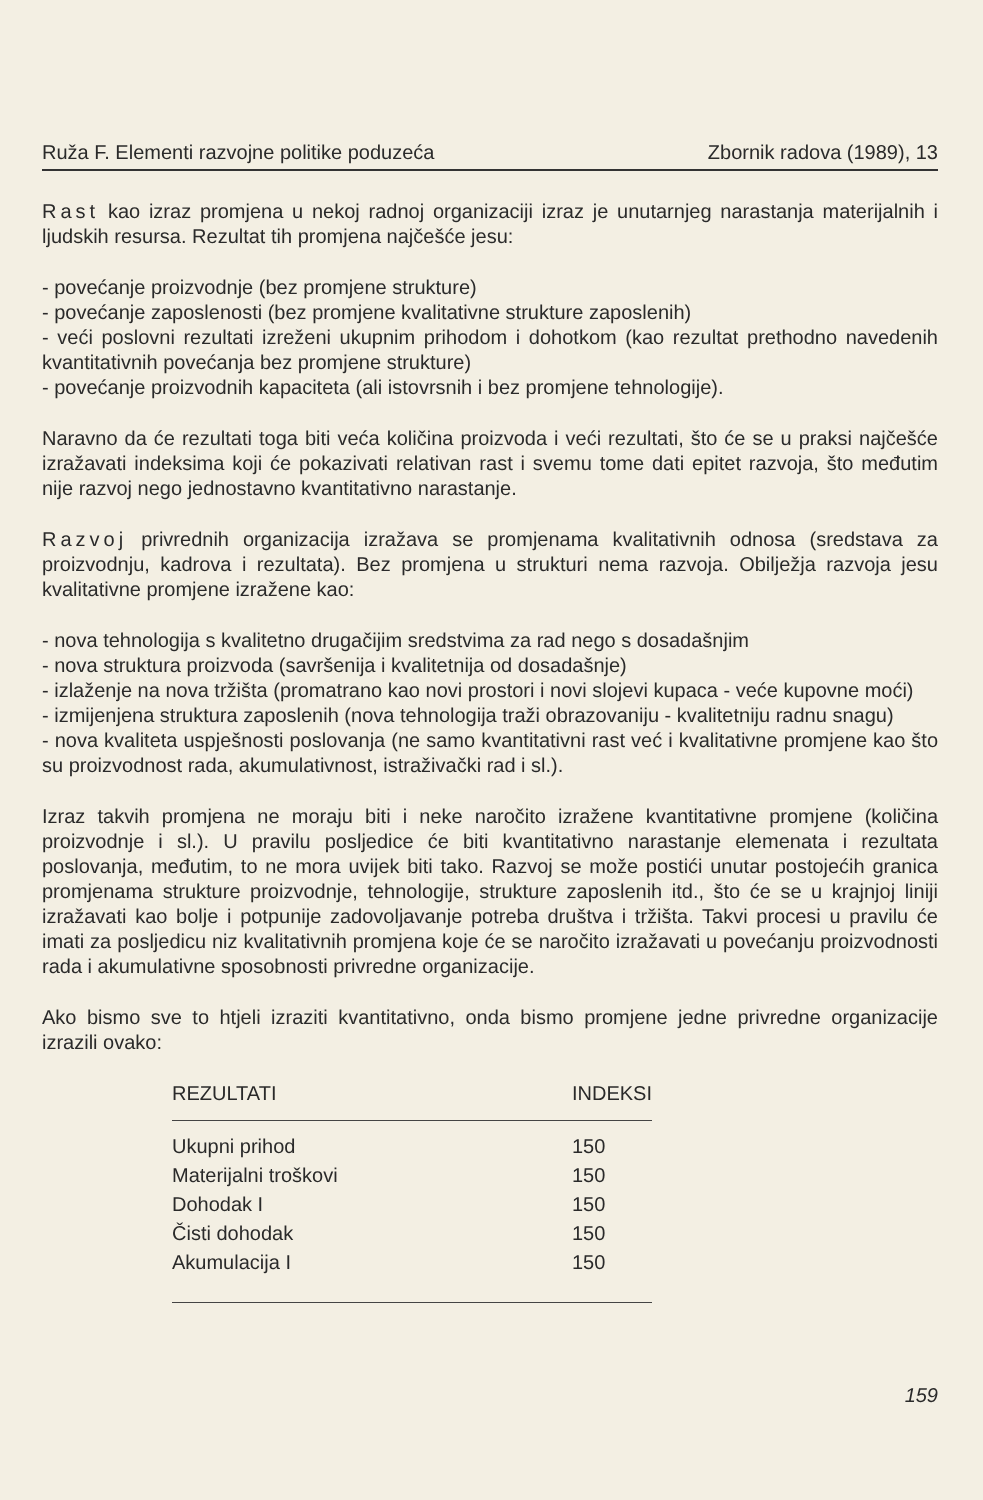Ruža F. Elementi razvojne politike poduzeća Zbornik radova (1989), 13
Rast kao izraz promjena u nekoj radnoj organizaciji izraz je unutarnjeg narastanja materijalnih i ljudskih resursa. Rezultat tih promjena najčešće jesu:
- povećanje proizvodnje (bez promjene strukture)
- povećanje zaposlenosti (bez promjene kvalitativne strukture zaposlenih)
- veći poslovni rezultati izreženi ukupnim prihodom i dohotkom (kao rezultat prethodno navedenih kvantitativnih povećanja bez promjene strukture)
- povećanje proizvodnih kapaciteta (ali istovrsnih i bez promjene tehnologije).
Naravno da će rezultati toga biti veća količina proizvoda i veći rezultati, što će se u praksi najčešće izražavati indeksima koji će pokazivati relativan rast i svemu tome dati epitet razvoja, što međutim nije razvoj nego jednostavno kvantitativno narastanje.
Razvoj privrednih organizacija izražava se promjenama kvalitativnih odnosa (sredstava za proizvodnju, kadrova i rezultata). Bez promjena u strukturi nema razvoja. Obilježja razvoja jesu kvalitativne promjene izražene kao:
- nova tehnologija s kvalitetno drugačijim sredstvima za rad nego s dosadašnjim
- nova struktura proizvoda (savršenija i kvalitetnija od dosadašnje)
- izlaženje na nova tržišta (promatrano kao novi prostori i novi slojevi kupaca - veće kupovne moći)
- izmijenjena struktura zaposlenih (nova tehnologija traži obrazovaniju - kvalitetniju radnu snagu)
- nova kvaliteta uspješnosti poslovanja (ne samo kvantitativni rast već i kvalitativne promjene kao što su proizvodnost rada, akumulativnost, istraživački rad i sl.).
Izraz takvih promjena ne moraju biti i neke naročito izražene kvantitativne promjene (količina proizvodnje i sl.). U pravilu posljedice će biti kvantitativno narastanje elemenata i rezultata poslovanja, međutim, to ne mora uvijek biti tako. Razvoj se može postići unutar postojećih granica promjenama strukture proizvodnje, tehnologije, strukture zaposlenih itd., što će se u krajnjoj liniji izražavati kao bolje i potpunije zadovoljavanje potreba društva i tržišta. Takvi procesi u pravilu će imati za posljedicu niz kvalitativnih promjena koje će se naročito izražavati u povećanju proizvodnosti rada i akumulativne sposobnosti privredne organizacije.
Ako bismo sve to htjeli izraziti kvantitativno, onda bismo promjene jedne privredne organizacije izrazili ovako:
| REZULTATI | INDEKSI |
| --- | --- |
| Ukupni prihod | 150 |
| Materijalni troškovi | 150 |
| Dohodak I | 150 |
| Čisti dohodak | 150 |
| Akumulacija I | 150 |
159